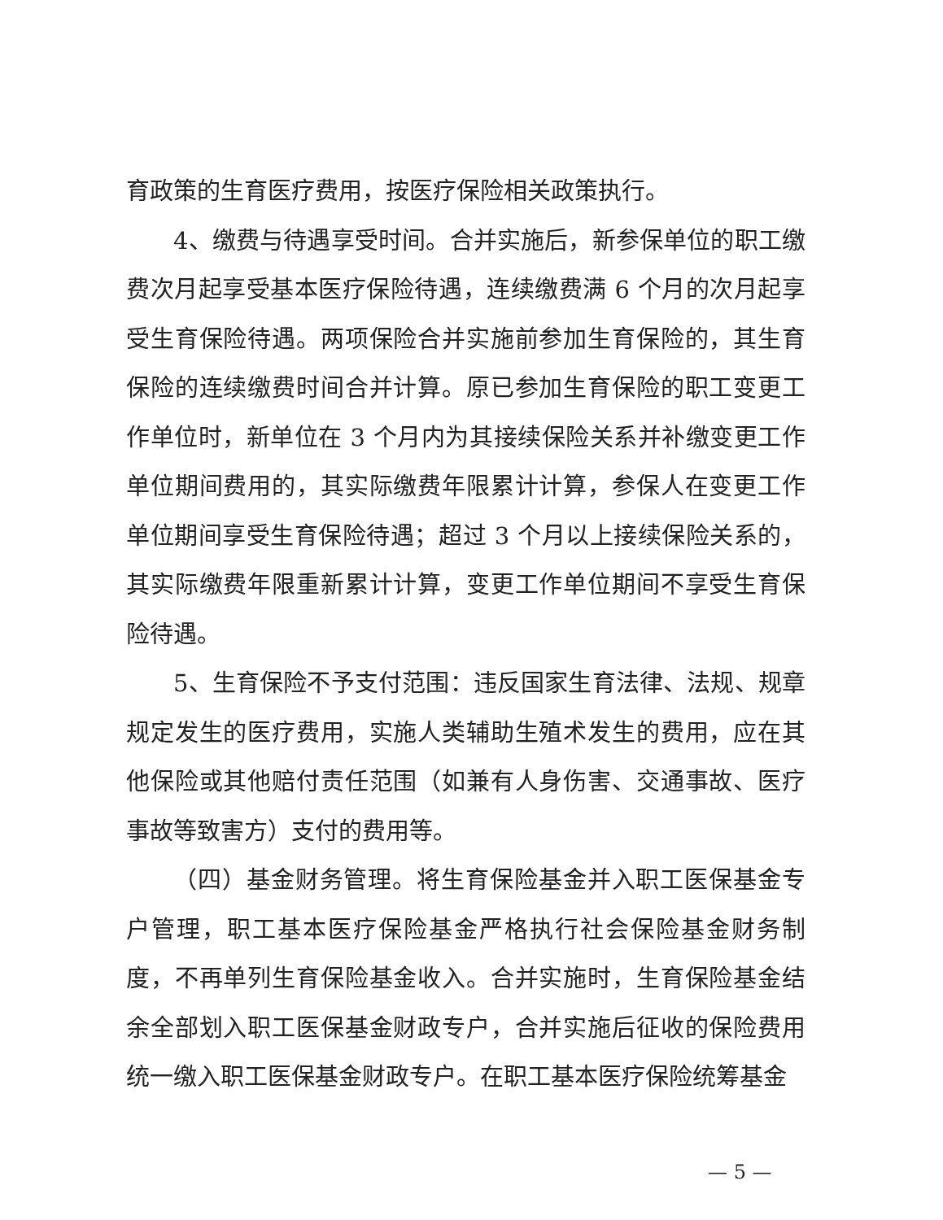育政策的生育医疗费用，按医疗保险相关政策执行。
4、缴费与待遇享受时间。合并实施后，新参保单位的职工缴费次月起享受基本医疗保险待遇，连续缴费满 6 个月的次月起享受生育保险待遇。两项保险合并实施前参加生育保险的，其生育保险的连续缴费时间合并计算。原已参加生育保险的职工变更工作单位时，新单位在 3 个月内为其接续保险关系并补缴变更工作单位期间费用的，其实际缴费年限累计计算，参保人在变更工作单位期间享受生育保险待遇；超过 3 个月以上接续保险关系的，其实际缴费年限重新累计计算，变更工作单位期间不享受生育保险待遇。
5、生育保险不予支付范围：违反国家生育法律、法规、规章规定发生的医疗费用，实施人类辅助生殖术发生的费用，应在其他保险或其他赔付责任范围（如兼有人身伤害、交通事故、医疗事故等致害方）支付的费用等。
（四）基金财务管理。将生育保险基金并入职工医保基金专户管理，职工基本医疗保险基金严格执行社会保险基金财务制度，不再单列生育保险基金收入。合并实施时，生育保险基金结余全部划入职工医保基金财政专户，合并实施后征收的保险费用统一缴入职工医保基金财政专户。在职工基本医疗保险统筹基金
— 5 —